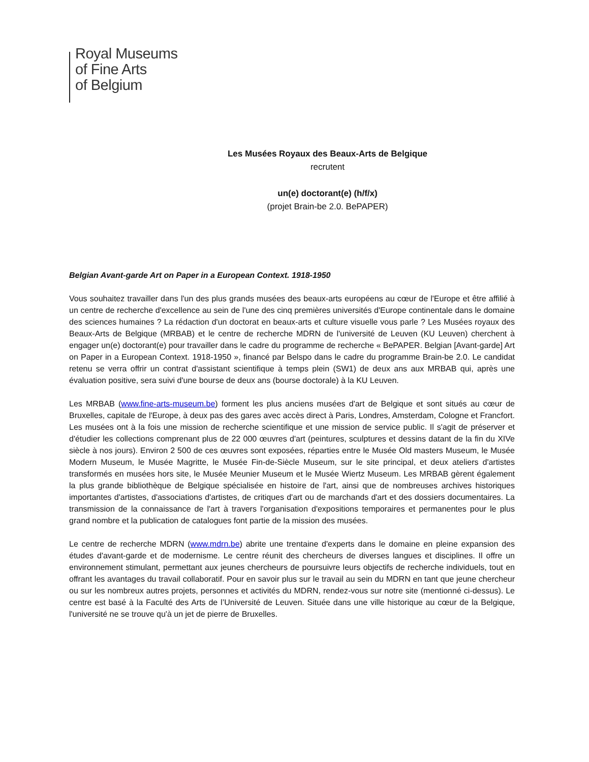Royal Museums
of Fine Arts
of Belgium
Les Musées Royaux des Beaux-Arts de Belgique
recrutent
un(e) doctorant(e) (h/f/x)
(projet Brain-be 2.0. BePAPER)
Belgian Avant-garde Art on Paper in a European Context. 1918-1950
Vous souhaitez travailler dans l'un des plus grands musées des beaux-arts européens au cœur de l'Europe et être affilié à un centre de recherche d'excellence au sein de l'une des cinq premières universités d'Europe continentale dans le domaine des sciences humaines ? La rédaction d'un doctorat en beaux-arts et culture visuelle vous parle ? Les Musées royaux des Beaux-Arts de Belgique (MRBAB) et le centre de recherche MDRN de l'université de Leuven (KU Leuven) cherchent à engager un(e) doctorant(e) pour travailler dans le cadre du programme de recherche « BePAPER. Belgian [Avant-garde] Art on Paper in a European Context. 1918-1950 », financé par Belspo dans le cadre du programme Brain-be 2.0. Le candidat retenu se verra offrir un contrat d'assistant scientifique à temps plein (SW1) de deux ans aux MRBAB qui, après une évaluation positive, sera suivi d'une bourse de deux ans (bourse doctorale) à la KU Leuven.
Les MRBAB (www.fine-arts-museum.be) forment les plus anciens musées d'art de Belgique et sont situés au cœur de Bruxelles, capitale de l'Europe, à deux pas des gares avec accès direct à Paris, Londres, Amsterdam, Cologne et Francfort. Les musées ont à la fois une mission de recherche scientifique et une mission de service public. Il s'agit de préserver et d'étudier les collections comprenant plus de 22 000 œuvres d'art (peintures, sculptures et dessins datant de la fin du XIVe siècle à nos jours). Environ 2 500 de ces œuvres sont exposées, réparties entre le Musée Old masters Museum, le Musée Modern Museum, le Musée Magritte, le Musée Fin-de-Siècle Museum, sur le site principal, et deux ateliers d'artistes transformés en musées hors site, le Musée Meunier Museum et le Musée Wiertz Museum. Les MRBAB gèrent également la plus grande bibliothèque de Belgique spécialisée en histoire de l'art, ainsi que de nombreuses archives historiques importantes d'artistes, d'associations d'artistes, de critiques d'art ou de marchands d'art et des dossiers documentaires. La transmission de la connaissance de l'art à travers l'organisation d'expositions temporaires et permanentes pour le plus grand nombre et la publication de catalogues font partie de la mission des musées.
Le centre de recherche MDRN (www.mdrn.be) abrite une trentaine d'experts dans le domaine en pleine expansion des études d'avant-garde et de modernisme. Le centre réunit des chercheurs de diverses langues et disciplines. Il offre un environnement stimulant, permettant aux jeunes chercheurs de poursuivre leurs objectifs de recherche individuels, tout en offrant les avantages du travail collaboratif. Pour en savoir plus sur le travail au sein du MDRN en tant que jeune chercheur ou sur les nombreux autres projets, personnes et activités du MDRN, rendez-vous sur notre site (mentionné ci-dessus). Le centre est basé à la Faculté des Arts de l’Université de Leuven. Située dans une ville historique au cœur de la Belgique, l'université ne se trouve qu'à un jet de pierre de Bruxelles.